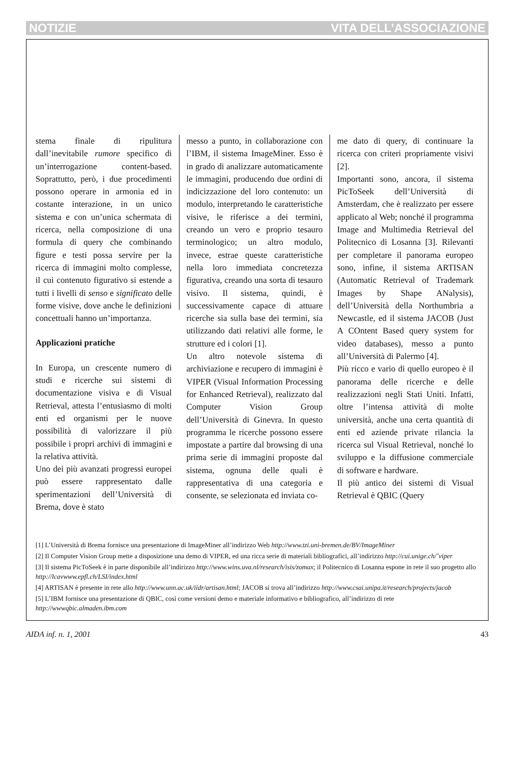NOTIZIE VITA DELL’ASSOCIAZIONE
stema finale di ripulitura dall’inevitabile rumore specifico di un’interrogazione content-based. Soprattutto, però, i due procedimenti possono operare in armonia ed in costante interazione, in un unico sistema e con un’unica schermata di ricerca, nella composizione di una formula di query che combinando figure e testi possa servire per la ricerca di immagini molto complesse, il cui contenuto figurativo si estende a tutti i livelli di senso e significato delle forme visive, dove anche le definizioni concettuali hanno un’importanza.
Applicazioni pratiche
In Europa, un crescente numero di studi e ricerche sui sistemi di documentazione visiva e di Visual Retrieval, attesta l’entusiasmo di molti enti ed organismi per le nuove possibilità di valorizzare il più possibile i propri archivi di immagini e la relativa attività.
Uno dei più avanzati progressi europei può essere rappresentato dalle sperimentazioni dell’Università di Brema, dove è stato
messo a punto, in collaborazione con l’IBM, il sistema ImageMiner. Esso è in grado di analizzare automaticamente le immagini, producendo due ordini di indicizzazione del loro contenuto: un modulo, interpretando le caratteristiche visive, le riferisce a dei termini, creando un vero e proprio tesauro terminologico; un altro modulo, invece, estrae queste caratteristiche nella loro immediata concretezza figurativa, creando una sorta di tesauro visivo. Il sistema, quindi, è successivamente capace di attuare ricerche sia sulla base dei termini, sia utilizzando dati relativi alle forme, le strutture ed i colori [1].
Un altro notevole sistema di archiviazione e recupero di immagini è VIPER (Visual Information Processing for Enhanced Retrieval), realizzato dal Computer Vision Group dell’Università di Ginevra. In questo programma le ricerche possono essere impostate a partire dal browsing di una prima serie di immagini proposte dal sistema, ognuna delle quali è rappresentativa di una categoria e consente, se selezionata ed inviata co-
me dato di query, di continuare la ricerca con criteri propriamente visivi [2].
Importanti sono, ancora, il sistema PicToSeek dell’Università di Amsterdam, che è realizzato per essere applicato al Web; nonché il programma Image and Multimedia Retrieval del Politecnico di Losanna [3]. Rilevanti per completare il panorama europeo sono, infine, il sistema ARTISAN (Automatic Retrieval of Trademark Images by Shape ANalysis), dell’Università della Northumbria a Newcastle, ed il sistema JACOB (Just A COntent Based query system for video databases), messo a punto all’Università di Palermo [4].
Più ricco e vario di quello europeo è il panorama delle ricerche e delle realizzazioni negli Stati Uniti. Infatti, oltre l’intensa attività di molte università, anche una certa quantità di enti ed aziende private rilancia la ricerca sul Visual Retrieval, nonché lo sviluppo e la diffusione commerciale di software e hardware.
Il più antico dei sistemi di Visual Retrieval è QBIC (Query
[1] L’Università di Brema fornisce una presentazione di ImageMiner all’indirizzo Web http://www.tzi.uni-bremen.de/BV/ImageMiner
[2] Il Computer Vision Group mette a disposizione una demo di VIPER, ed una ricca serie di materiali bibliografici, all’indirizzo http://cui.unige.ch/˜viper
[3] Il sistema PicToSeek è in parte disponibile all’indirizzo http://www.wins.uva.nl/research/isis/zomax; il Politecnico di Losanna espone in rete il suo progetto allo http://lcavwww.epfl.ch/LSI/index.html
[4] ARTISAN è presente in rete allo http://www.unn.ac.uk/iidr/artisan.html; JACOB si trova all’indirizzo http://www.csai.unipa.it/research/projects/jacob
[5] L’IBM fornisce una presentazione di QBIC, così come versioni demo e materiale informativo e bibliografico, all’indirizzo di rete http://wwwqbic.almaden.ibm.com
AIDA inf. n. 1, 2001 43